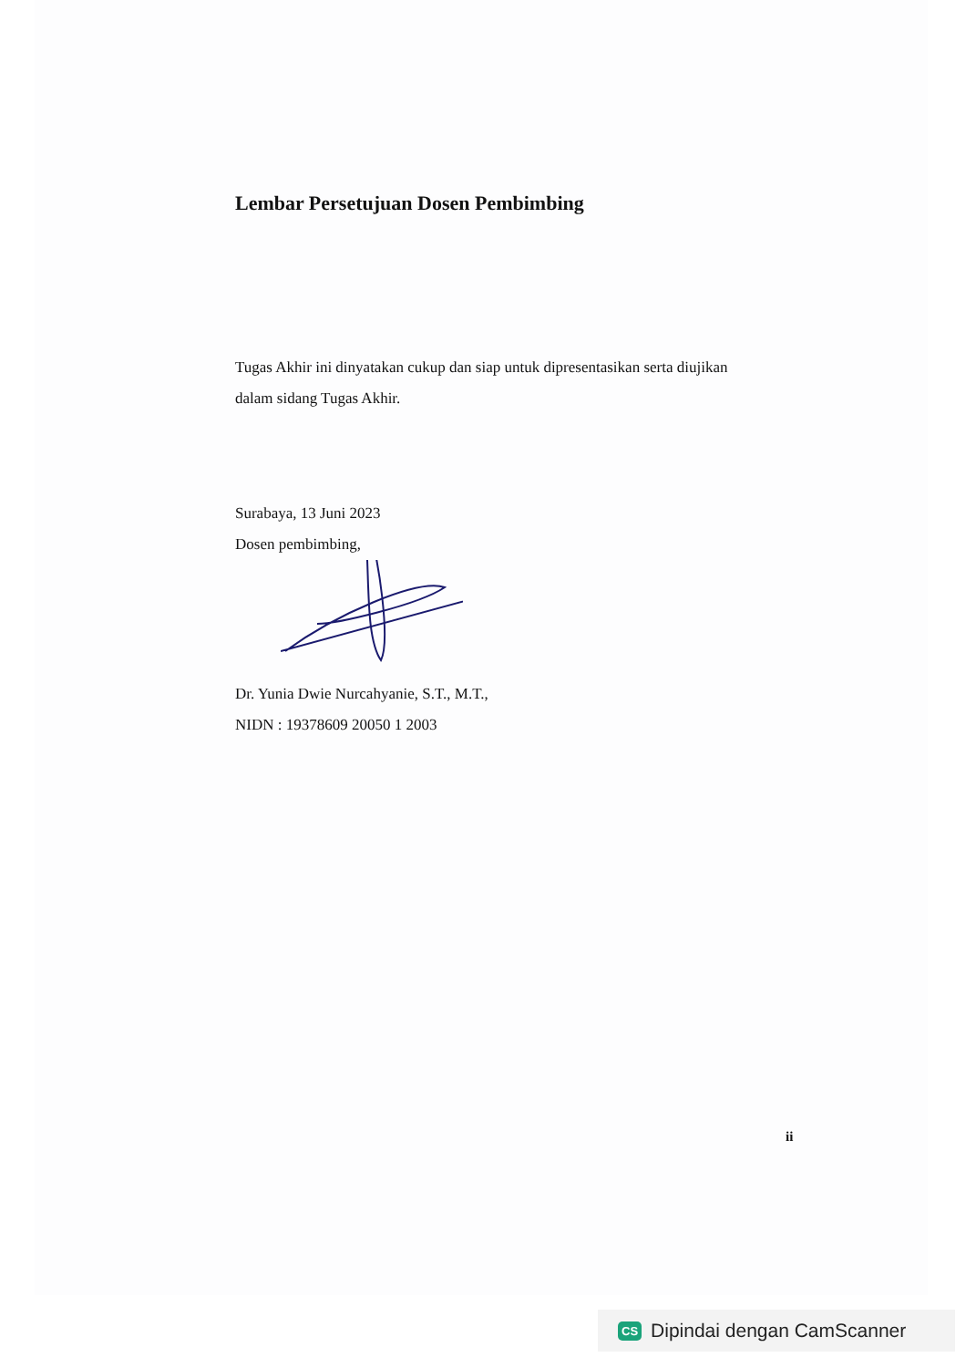Lembar Persetujuan Dosen Pembimbing
Tugas Akhir ini dinyatakan cukup dan siap untuk dipresentasikan serta diujikan
dalam sidang Tugas Akhir.
Surabaya, 13 Juni 2023
Dosen pembimbing,
Dr. Yunia Dwie Nurcahyanie, S.T., M.T.,
NIDN : 19378609 20050 1 2003
ii
CS Dipindai dengan CamScanner